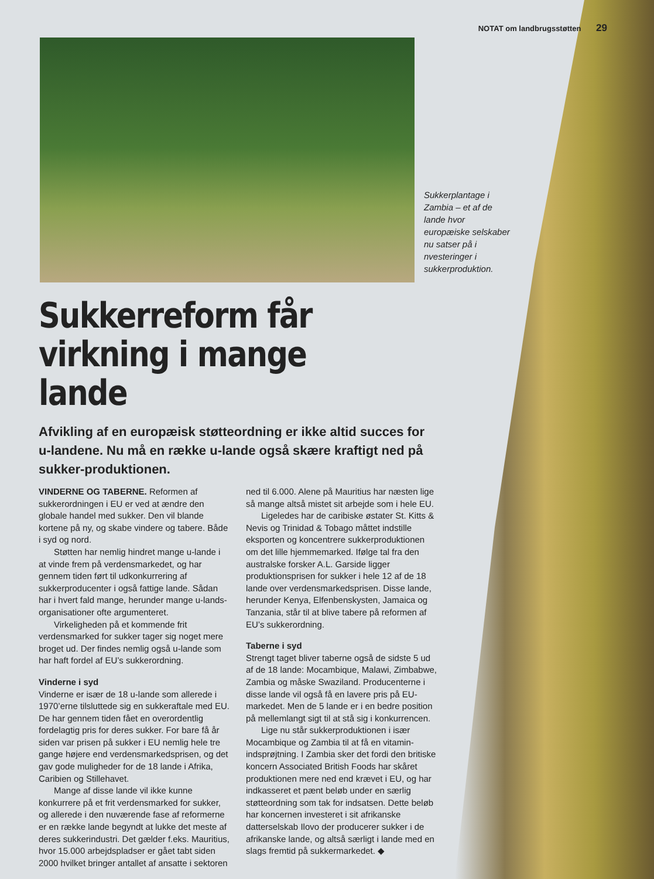NOTAT om landbrugsstøtten 29
Sukkerplantage i Zambia – et af de lande hvor europæiske selskaber nu satser på i nvesteringer i sukkerproduktion.
Sukkerreform får virkning i mange lande
Afvikling af en europæisk støtteordning er ikke altid succes for u-landene. Nu må en række u-lande også skære kraftigt ned på sukker-produktionen.
VINDERNE OG TABERNE. Reformen af sukkerordningen i EU er ved at ændre den globale handel med sukker. Den vil blande kortene på ny, og skabe vindere og tabere. Både i syd og nord.
Støtten har nemlig hindret mange u-lande i at vinde frem på verdensmarkedet, og har gennem tiden ført til udkonkurrering af sukkerproducenter i også fattige lande. Sådan har i hvert fald mange, herunder mange u-lands-organisationer ofte argumenteret.
Virkeligheden på et kommende frit verdensmarked for sukker tager sig noget mere broget ud. Der findes nemlig også u-lande som har haft fordel af EU’s sukkerordning.
Vinderne i syd
Vinderne er især de 18 u-lande som allerede i 1970’erne tilsluttede sig en sukkeraftale med EU. De har gennem tiden fået en overordentlig fordelagtig pris for deres sukker. For bare få år siden var prisen på sukker i EU nemlig hele tre gange højere end verdensmarkedsprisen, og det gav gode muligheder for de 18 lande i Afrika, Caribien og Stillehavet.
Mange af disse lande vil ikke kunne konkurrere på et frit verdensmarked for sukker, og allerede i den nuværende fase af reformerne er en række lande begyndt at lukke det meste af deres sukkerindustri. Det gælder f.eks. Mauritius, hvor 15.000 arbejdspladser er gået tabt siden 2000 hvilket bringer antallet af ansatte i sektoren ned til 6.000. Alene på Mauritius har næsten lige så mange altså mistet sit arbejde som i hele EU.
Ligeledes har de caribiske østater St. Kitts & Nevis og Trinidad & Tobago måttet indstille eksporten og koncentrere sukkerproduktionen om det lille hjemmemarked. Ifølge tal fra den australske forsker A.L. Garside ligger produktionsprisen for sukker i hele 12 af de 18 lande over verdensmarkedsprisen. Disse lande, herunder Kenya, Elfenbenskysten, Jamaica og Tanzania, står til at blive tabere på reformen af EU’s sukkerordning.
Taberne i syd
Strengt taget bliver taberne også de sidste 5 ud af de 18 lande: Mocambique, Malawi, Zimbabwe, Zambia og måske Swaziland. Producenterne i disse lande vil også få en lavere pris på EU-markedet. Men de 5 lande er i en bedre position på mellemlangt sigt til at stå sig i konkurrencen.
Lige nu står sukkerproduktionen i især Mocambique og Zambia til at få en vitamin-indsprøjtning. I Zambia sker det fordi den britiske koncern Associated British Foods har skåret produktionen mere ned end krævet i EU, og har indkasseret et pænt beløb under en særlig støtteordning som tak for indsatsen. Dette beløb har koncernen investeret i sit afrikanske datterselskab Ilovo der producerer sukker i de afrikanske lande, og altså særligt i lande med en slags fremtid på sukkermarkedet. ◆